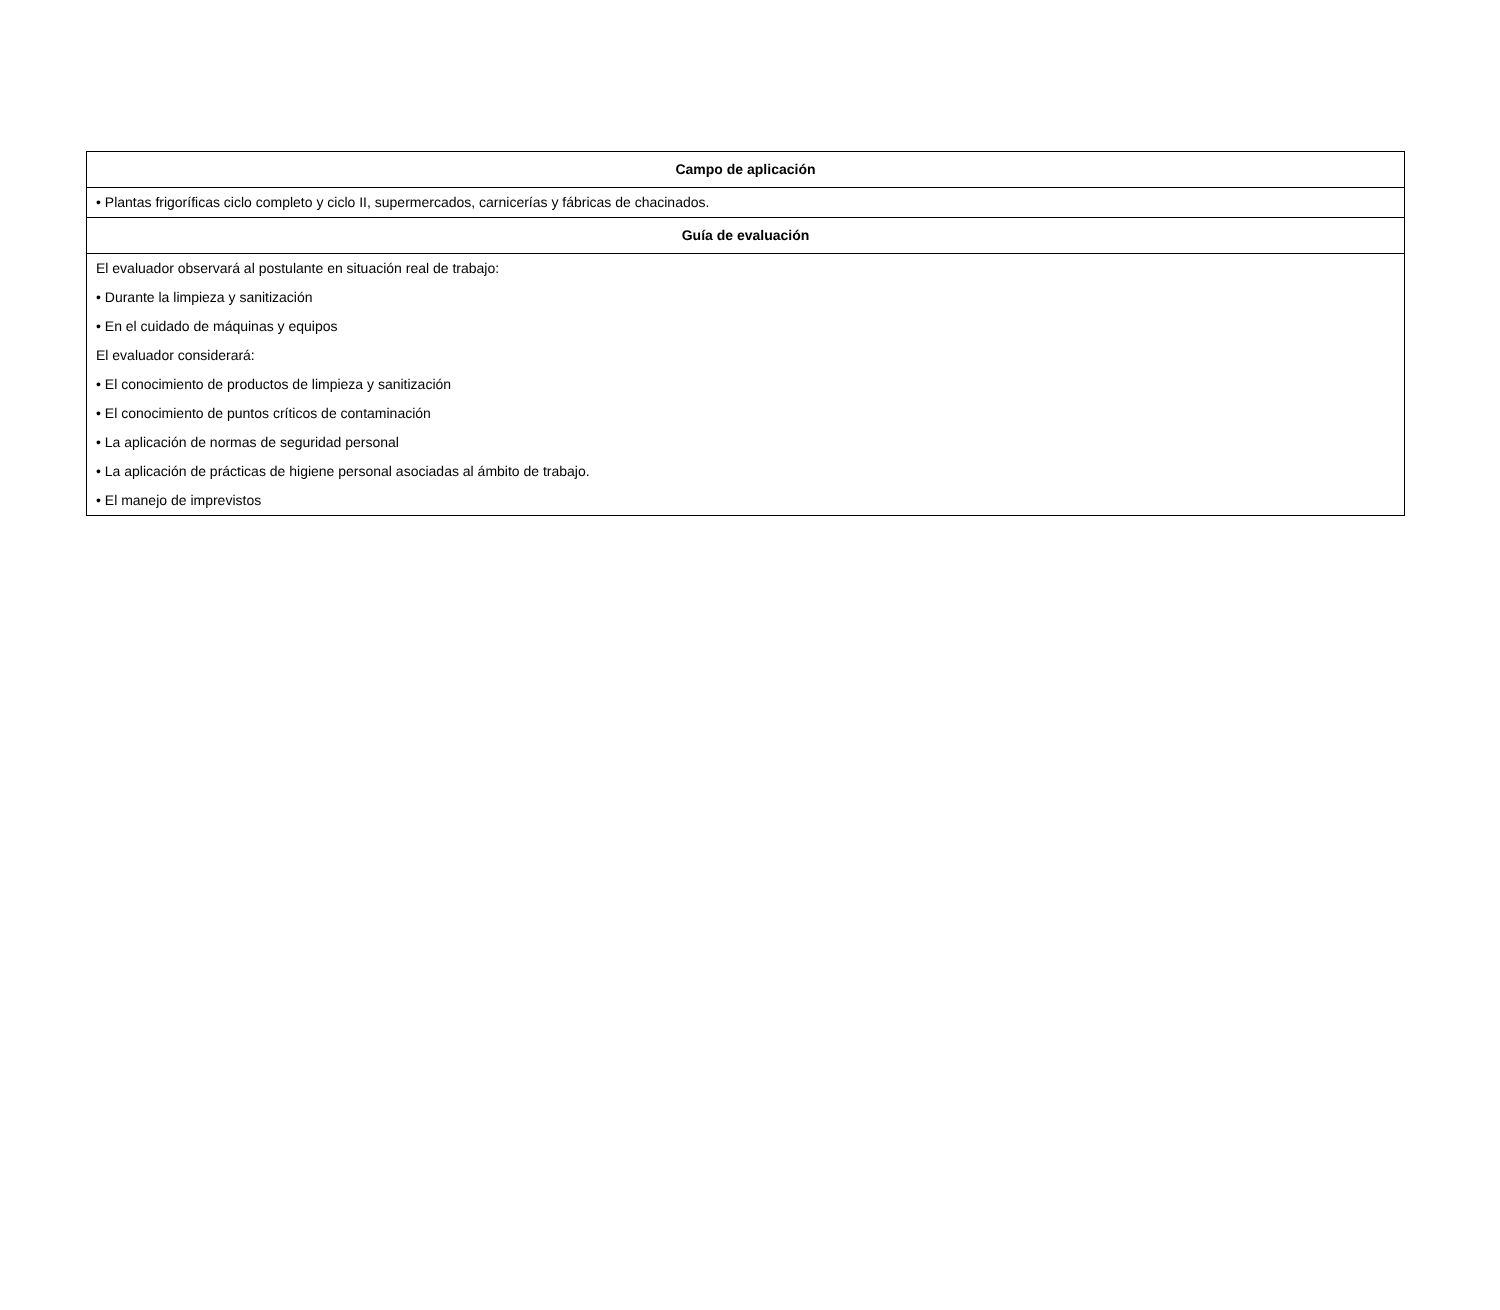| Campo de aplicación |
| --- |
| • Plantas frigoríficas ciclo completo y ciclo II, supermercados, carnicerías y fábricas de chacinados. |
| Guía de evaluación |
| El evaluador observará al postulante en situación real de trabajo: • Durante la limpieza y sanitización • En el cuidado de máquinas y equipos El evaluador considerará: • El conocimiento de productos de limpieza y sanitización • El conocimiento de puntos críticos de contaminación • La aplicación de normas de seguridad personal • La aplicación de prácticas de higiene personal asociadas al ámbito de trabajo. • El manejo de imprevistos |